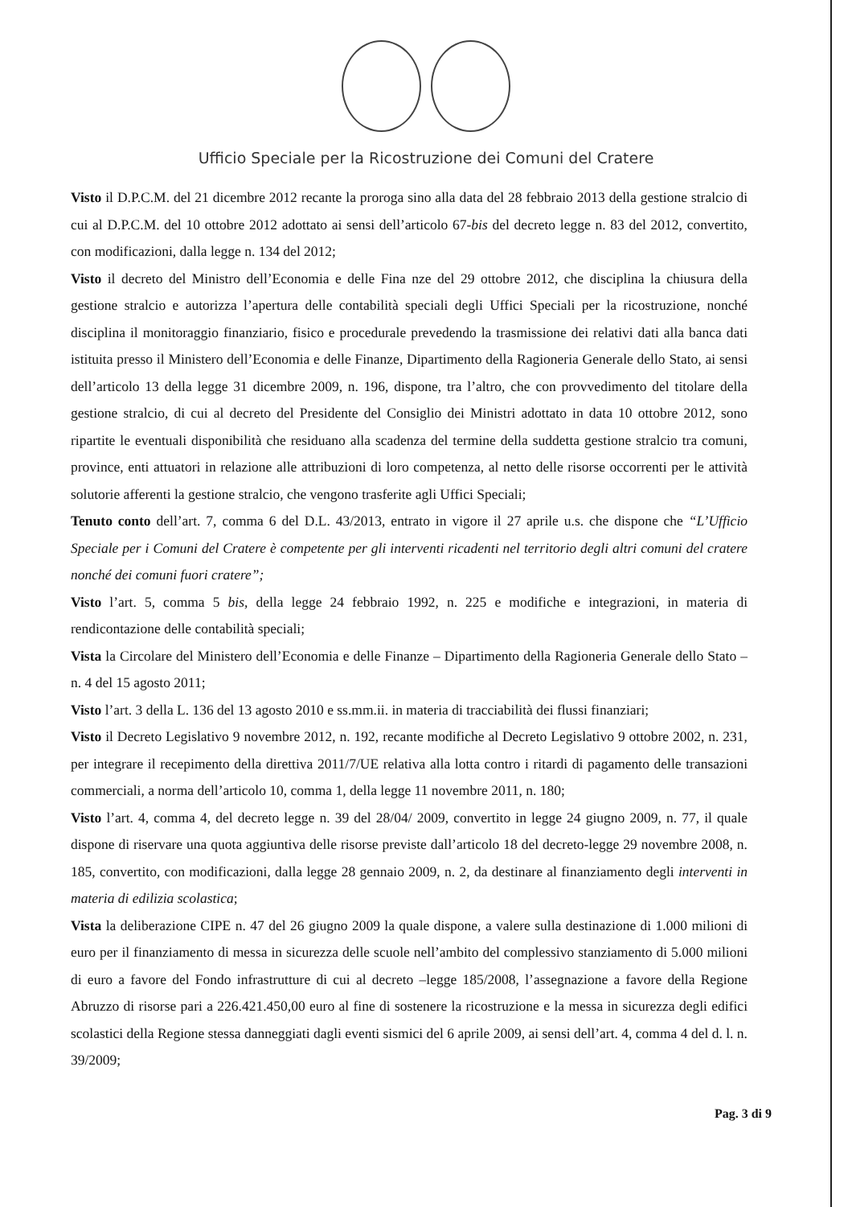Ufficio Speciale per la Ricostruzione dei Comuni del Cratere
Visto il D.P.C.M. del 21 dicembre 2012 recante la proroga sino alla data del 28 febbraio 2013 della gestione stralcio di cui al D.P.C.M. del 10 ottobre 2012 adottato ai sensi dell’articolo 67-bis del decreto legge n. 83 del 2012, convertito, con modificazioni, dalla legge n. 134 del 2012;
Visto il decreto del Ministro dell’Economia e delle Fina nze del 29 ottobre 2012, che disciplina la chiusura della gestione stralcio e autorizza l’apertura delle contabilità speciali degli Uffici Speciali per la ricostruzione, nonché disciplina il monitoraggio finanziario, fisico e procedurale prevedendo la trasmissione dei relativi dati alla banca dati istituita presso il Ministero dell’Economia e delle Finanze, Dipartimento della Ragioneria Generale dello Stato, ai sensi dell’articolo 13 della legge 31 dicembre 2009, n. 196, dispone, tra l’altro, che con provvedimento del titolare della gestione stralcio, di cui al decreto del Presidente del Consiglio dei Ministri adottato in data 10 ottobre 2012, sono ripartite le eventuali disponibilità che residuano alla scadenza del termine della suddetta gestione stralcio tra comuni, province, enti attuatori in relazione alle attribuzioni di loro competenza, al netto delle risorse occorrenti per le attività solutorie afferenti la gestione stralcio, che vengono trasferite agli Uffici Speciali;
Tenuto conto dell’art. 7, comma 6 del D.L. 43/2013, entrato in vigore il 27 aprile u.s. che dispone che “L’Ufficio Speciale per i Comuni del Cratere è competente per gli interventi ricadenti nel territorio degli altri comuni del cratere nonché dei comuni fuori cratere”;
Visto l’art. 5, comma 5 bis, della legge 24 febbraio 1992, n. 225 e modifiche e integrazioni, in materia di rendicontazione delle contabilità speciali;
Vista la Circolare del Ministero dell’Economia e delle Finanze – Dipartimento della Ragioneria Generale dello Stato – n. 4 del 15 agosto 2011;
Visto l’art. 3 della L. 136 del 13 agosto 2010 e ss.mm.ii. in materia di tracciabilità dei flussi finanziari;
Visto il Decreto Legislativo 9 novembre 2012, n. 192, recante modifiche al Decreto Legislativo 9 ottobre 2002, n. 231, per integrare il recepimento della direttiva 2011/7/UE relativa alla lotta contro i ritardi di pagamento delle transazioni commerciali, a norma dell’articolo 10, comma 1, della legge 11 novembre 2011, n. 180;
Visto l’art. 4, comma 4, del decreto legge n. 39 del 28/04/ 2009, convertito in legge 24 giugno 2009, n. 77, il quale dispone di riservare una quota aggiuntiva delle risorse previste dall’articolo 18 del decreto-legge 29 novembre 2008, n. 185, convertito, con modificazioni, dalla legge 28 gennaio 2009, n. 2, da destinare al finanziamento degli interventi in materia di edilizia scolastica;
Vista la deliberazione CIPE n. 47 del 26 giugno 2009 la quale dispone, a valere sulla destinazione di 1.000 milioni di euro per il finanziamento di messa in sicurezza delle scuole nell’ambito del complessivo stanziamento di 5.000 milioni di euro a favore del Fondo infrastrutture di cui al decreto –legge 185/2008, l’assegnazione a favore della Regione Abruzzo di risorse pari a 226.421.450,00 euro al fine di sostenere la ricostruzione e la messa in sicurezza degli edifici scolastici della Regione stessa danneggiati dagli eventi sismici del 6 aprile 2009, ai sensi dell’art. 4, comma 4 del d. l. n. 39/2009;
Pag. 3 di 9